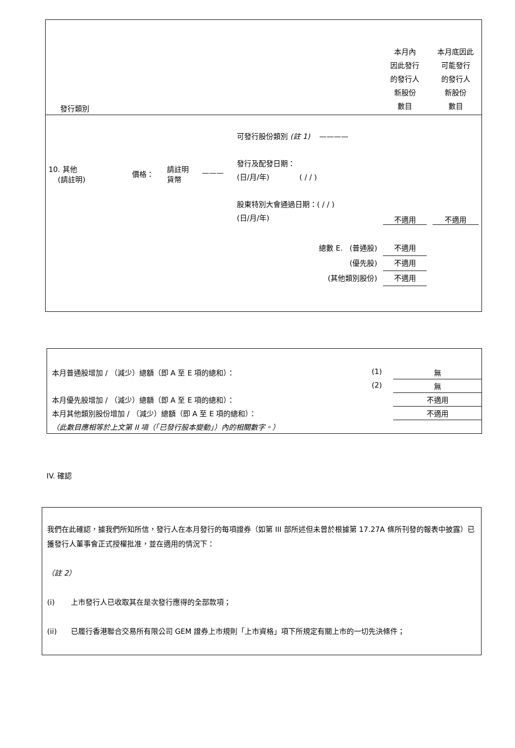| 發行類別 | | | | | 本月內 因此發行 的發行人 新股份 數目 | 本月底因此 可能發行 的發行人 新股份 數目 |
| 10. 其他 (請註明) | 價格： | 請註明 貨幣 | ——— | 可發行股份類別 (註 1) ———— 發行及配發日期： (日/月/年) ( / / ) 股東特別大會通過日期：( / / ) (日/月/年) | 不適用 | 不適用 |
| 總數 E. (普通股) (優先股) (其他類別股份) | | | | | 不適用 不適用 不適用 | |
| 本月普通股增加 / （減少）總額（即 A 至 E 項的總和）： | (1) | 無 |
| | (2) | 無 |
| 本月優先股增加 / （減少）總額（即 A 至 E 項的總和）： | | 不適用 |
| 本月其他類別股份增加 / （減少）總額（即 A 至 E 項的總和）： | | 不適用 |
| （此數目應相等於上文第 II 項（「已發行股本變動」）內的相關數字。） | | |
IV. 確認
我們在此確認，據我們所知所信，發行人在本月發行的每項證券（如第 III 部所述但未曾於根據第 17.27A 條所刊發的報表中披露）已獲發行人董事會正式授權批准，並在適用的情況下：
（註 2）
(i) 上市發行人已收取其在是次發行應得的全部款項；
(ii) 已履行香港聯合交易所有限公司 GEM 證券上市規則「上市資格」項下所規定有關上市的一切先決條件；